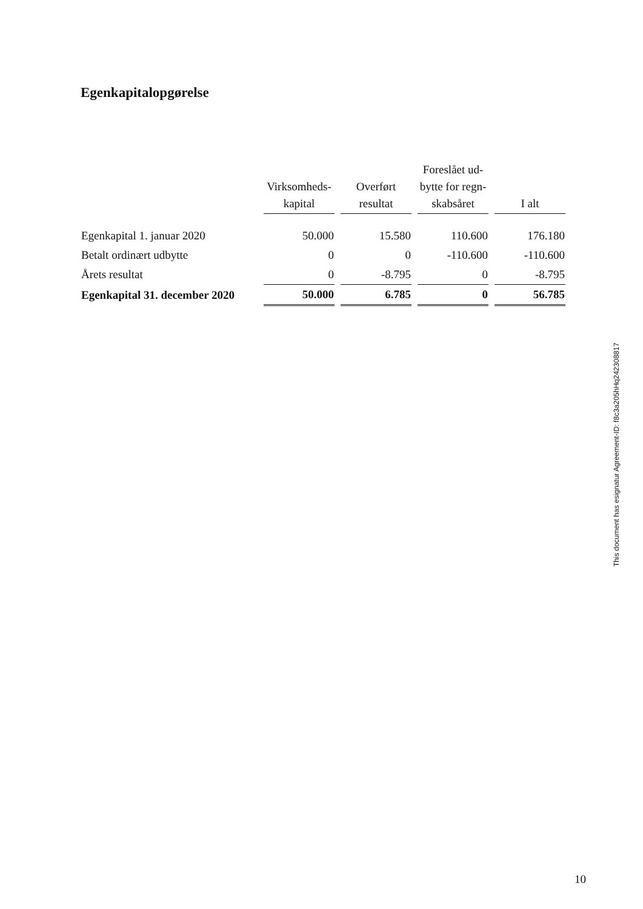Egenkapitalopgørelse
| | Virksomheds- kapital | Overført resultat | Foreslået ud- bytte for regn- skabsåret | I alt |
| --- | --- | --- | --- | --- |
| Egenkapital 1. januar 2020 | 50.000 | 15.580 | 110.600 | 176.180 |
| Betalt ordinært udbytte | 0 | 0 | -110.600 | -110.600 |
| Årets resultat | 0 | -8.795 | 0 | -8.795 |
| Egenkapital 31. december 2020 | 50.000 | 6.785 | 0 | 56.785 |
This document has esignatur Agreement-ID: f8c3a205hHq242308817
10